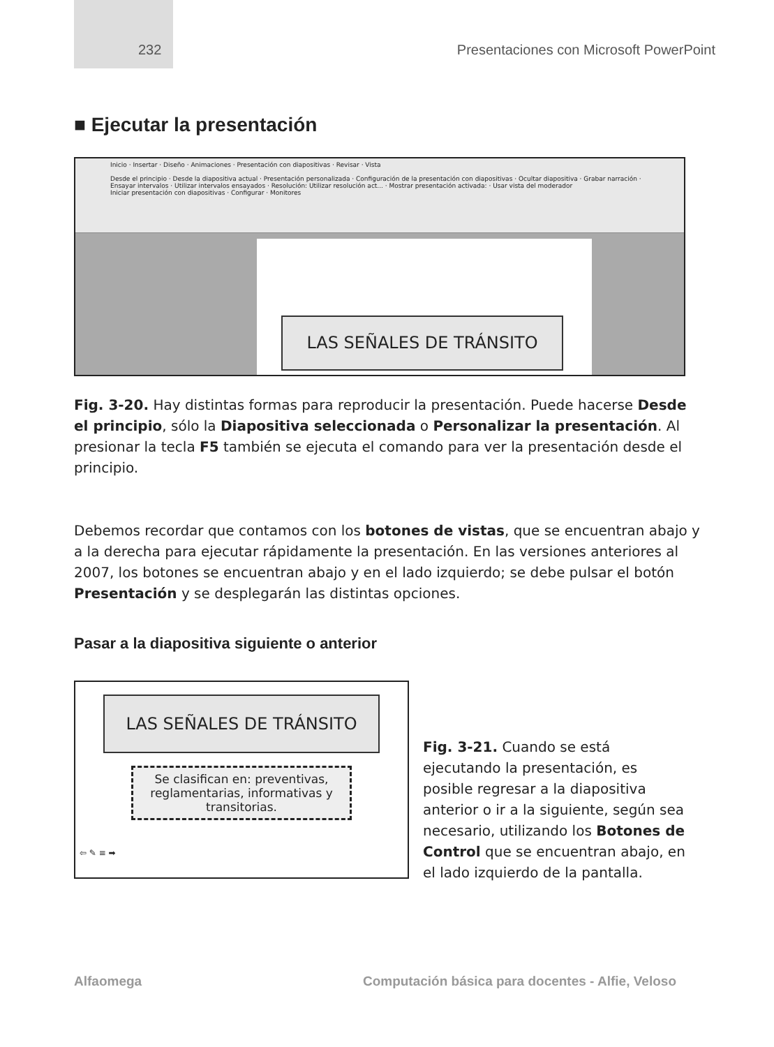232 Presentaciones con Microsoft PowerPoint
■ Ejecutar la presentación
Inicio · Insertar · Diseño · Animaciones · Presentación con diapositivas · Revisar · Vista
Desde el principio · Desde la diapositiva actual · Presentación personalizada · Configuración de la presentación con diapositivas · Ocultar diapositiva · Grabar narración · Ensayar intervalos · Utilizar intervalos ensayados · Resolución: Utilizar resolución act... · Mostrar presentación activada: · Usar vista del moderador
Iniciar presentación con diapositivas · Configurar · Monitores
LAS SEÑALES DE TRÁNSITO
Fig. 3-20. Hay distintas formas para reproducir la presentación. Puede hacerse Desde el principio, sólo la Diapositiva seleccionada o Personalizar la presentación. Al presionar la tecla F5 también se ejecuta el comando para ver la presentación desde el principio.
Debemos recordar que contamos con los botones de vistas, que se encuentran abajo y a la derecha para ejecutar rápidamente la presentación. En las versiones anteriores al 2007, los botones se encuentran abajo y en el lado izquierdo; se debe pulsar el botón Presentación y se desplegarán las distintas opciones.
Pasar a la diapositiva siguiente o anterior
LAS SEÑALES DE TRÁNSITO
Se clasifican en: preventivas, reglamentarias, informativas y transitorias.
⇦ ✎ ≡ ➡
Fig. 3-21. Cuando se está ejecutando la presentación, es posible regresar a la diapositiva anterior o ir a la siguiente, según sea necesario, utilizando los Botones de Control que se encuentran abajo, en el lado izquierdo de la pantalla.
Alfaomega Computación básica para docentes - Alfie, Veloso